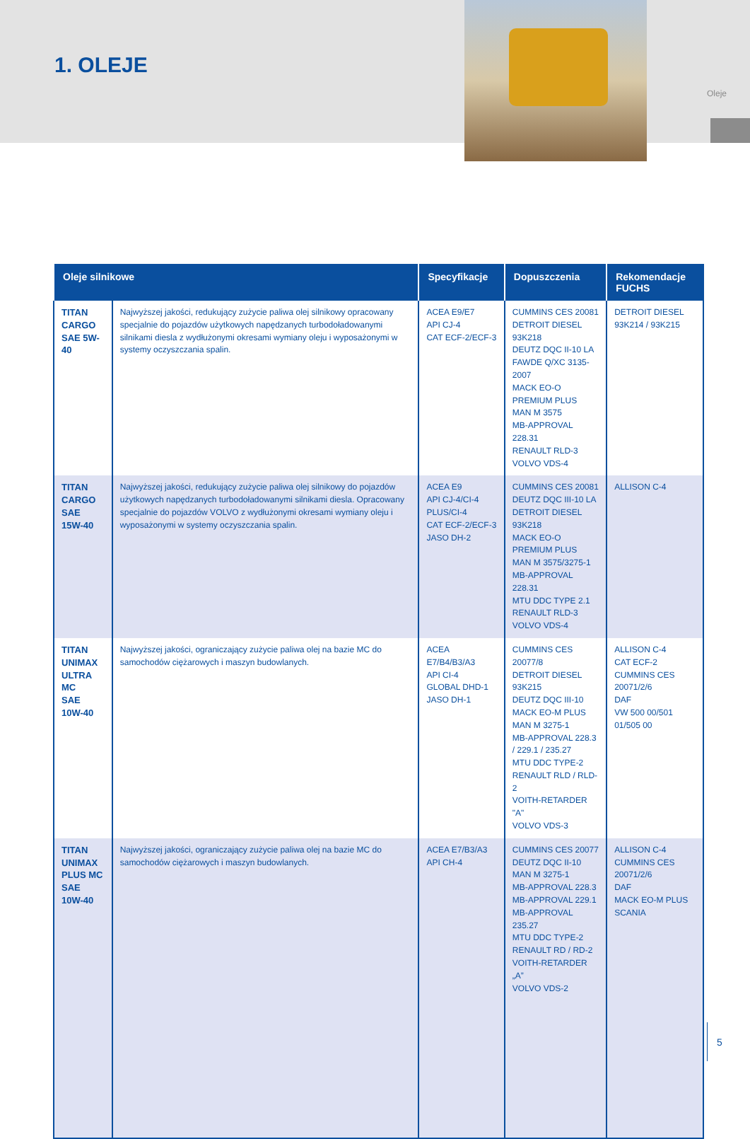Oleje
1. OLEJE
| Oleje silnikowe | | Specyfikacje | Dopuszczenia | Rekomendacje FUCHS |
| --- | --- | --- | --- | --- |
| TITAN CARGO SAE 5W-40 | Najwyższej jakości, redukujący zużycie paliwa olej silnikowy opracowany specjalnie do pojazdów użytkowych napędzanych turbodoładowanymi silnikami diesla z wydłużonymi okresami wymiany oleju i wyposażonymi w systemy oczyszczania spalin. | ACEA E9/E7 API CJ-4 CAT ECF-2/ECF-3 | CUMMINS CES 20081 DETROIT DIESEL 93K218 DEUTZ DQC II-10 LA FAWDE Q/XC 3135-2007 MACK EO-O PREMIUM PLUS MAN M 3575 MB-APPROVAL 228.31 RENAULT RLD-3 VOLVO VDS-4 | DETROIT DIESEL 93K214 / 93K215 |
| TITAN CARGO SAE 15W-40 | Najwyższej jakości, redukujący zużycie paliwa olej silnikowy do pojazdów użytkowych napędzanych turbodoładowanymi silnikami diesla. Opracowany specjalnie do pojazdów VOLVO z wydłużonymi okresami wymiany oleju i wyposażonymi w systemy oczyszczania spalin. | ACEA E9 API CJ-4/CI-4 PLUS/CI-4 CAT ECF-2/ECF-3 JASO DH-2 | CUMMINS CES 20081 DEUTZ DQC III-10 LA DETROIT DIESEL 93K218 MACK EO-O PREMIUM PLUS MAN M 3575/3275-1 MB-APPROVAL 228.31 MTU DDC TYPE 2.1 RENAULT RLD-3 VOLVO VDS-4 | ALLISON C-4 |
| TITAN UNIMAX ULTRA MC SAE 10W-40 | Najwyższej jakości, ograniczający zużycie paliwa olej na bazie MC do samochodów ciężarowych i maszyn budowlanych. | ACEA E7/B4/B3/A3 API CI-4 GLOBAL DHD-1 JASO DH-1 | CUMMINS CES 20077/8 DETROIT DIESEL 93K215 DEUTZ DQC III-10 MACK EO-M PLUS MAN M 3275-1 MB-APPROVAL 228.3 / 229.1 / 235.27 MTU DDC TYPE-2 RENAULT RLD / RLD-2 VOITH-RETARDER "A" VOLVO VDS-3 | ALLISON C-4 CAT ECF-2 CUMMINS CES 20071/2/6 DAF VW 500 00/501 01/505 00 |
| TITAN UNIMAX PLUS MC SAE 10W-40 | Najwyższej jakości, ograniczający zużycie paliwa olej na bazie MC do samochodów ciężarowych i maszyn budowlanych. | ACEA E7/B3/A3 API CH-4 | CUMMINS CES 20077 DEUTZ DQC II-10 MAN M 3275-1 MB-APPROVAL 228.3 MB-APPROVAL 229.1 MB-APPROVAL 235.27 MTU DDC TYPE-2 RENAULT RD / RD-2 VOITH-RETARDER „A” VOLVO VDS-2 | ALLISON C-4 CUMMINS CES 20071/2/6 DAF MACK EO-M PLUS SCANIA |
5